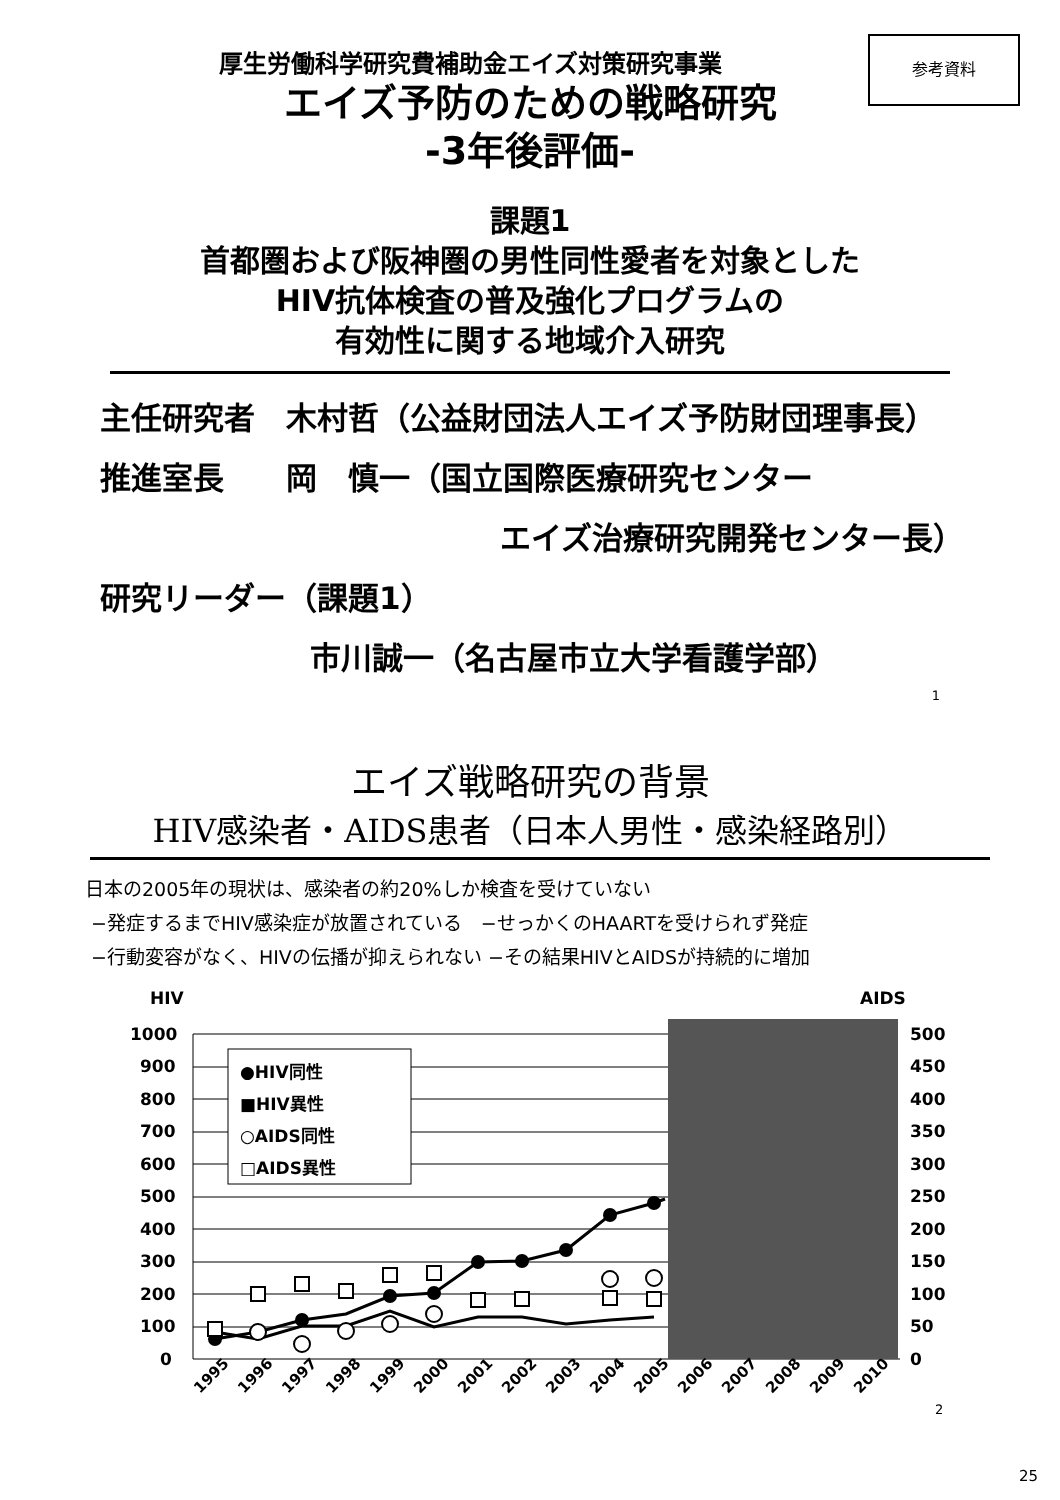参考資料
厚生労働科学研究費補助金エイズ対策研究事業
エイズ予防のための戦略研究
-3年後評価-
課題1
首都圏および阪神圏の男性同性愛者を対象とした
HIV抗体検査の普及強化プログラムの
有効性に関する地域介入研究
主任研究者　木村哲（公益財団法人エイズ予防財団理事長）
推進室長　　岡　慎一（国立国際医療研究センター
エイズ治療研究開発センター長）
研究リーダー（課題1）
市川誠一（名古屋市立大学看護学部）
1
エイズ戦略研究の背景
HIV感染者・AIDS患者（日本人男性・感染経路別）
日本の2005年の現状は、感染者の約20%しか検査を受けていない
−発症するまでHIV感染症が放置されている　−せっかくのHAARTを受けられず発症
−行動変容がなく、HIVの伝播が抑えられない −その結果HIVとAIDSが持続的に増加
HIV
AIDS
1000
900
800
700
600
500
400
300
200
100
0
500
450
400
350
300
250
200
150
100
50
0
●HIV同性
■HIV異性
○AIDS同性
□AIDS異性
1995
1996
1997
1998
1999
2000
2001
2002
2003
2004
2005
2006
2007
2008
2009
2010
2
25